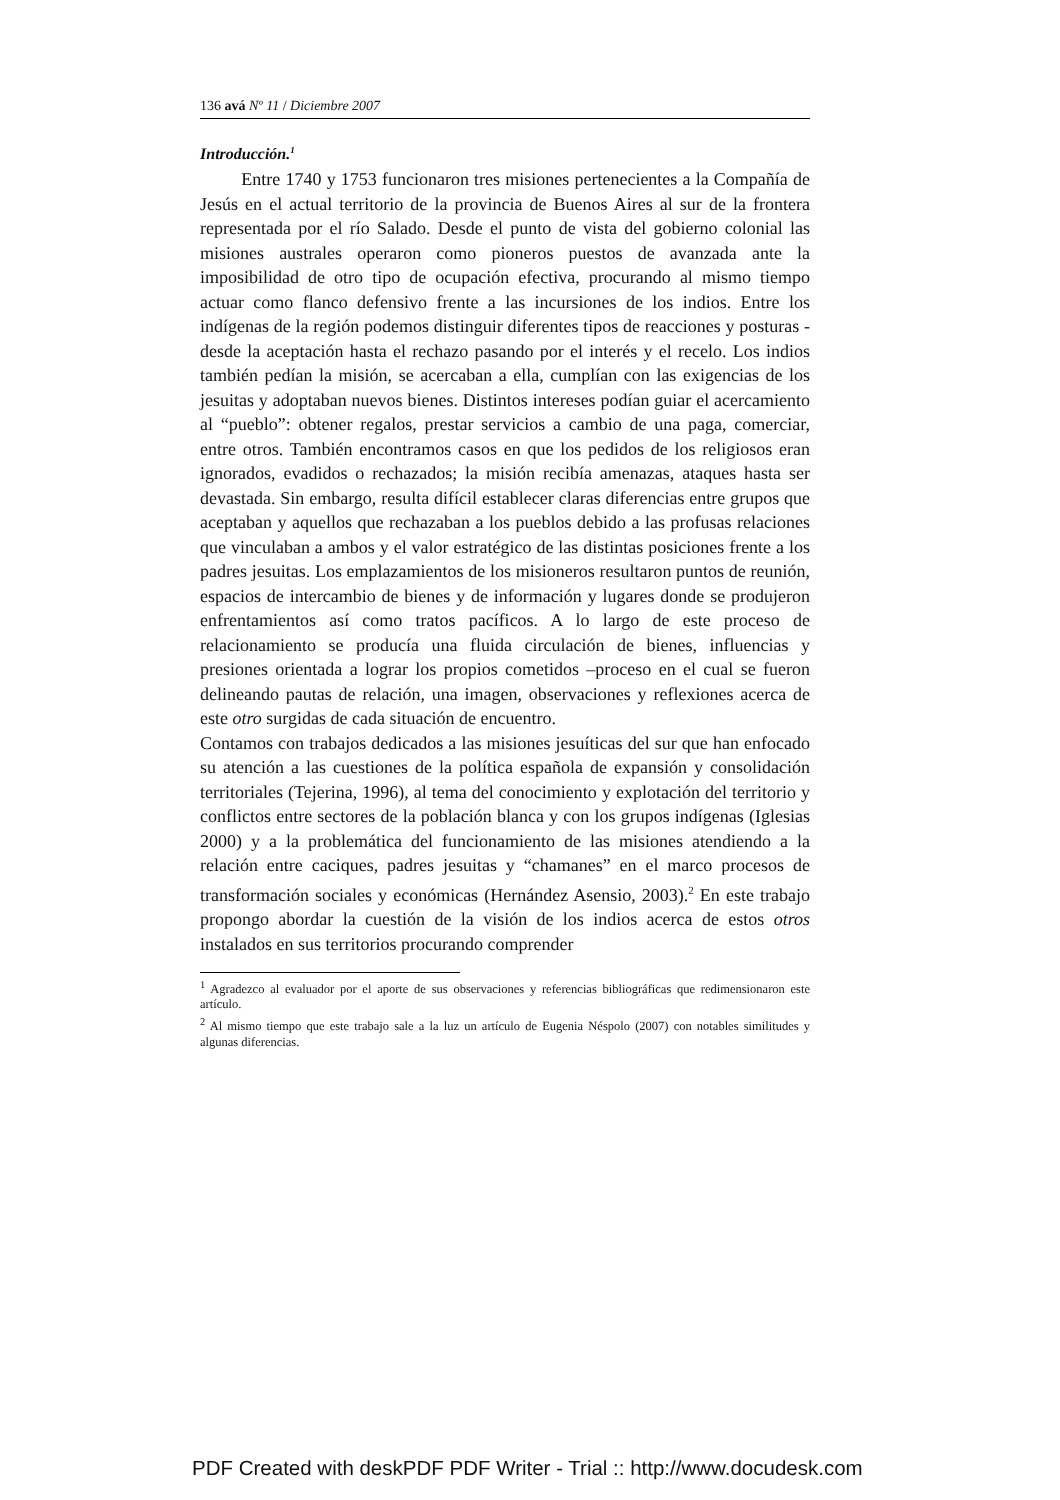136 avá Nº 11 / Diciembre 2007
Introducción.<sup>1</sup>
Entre 1740 y 1753 funcionaron tres misiones pertenecientes a la Compañía de Jesús en el actual territorio de la provincia de Buenos Aires al sur de la frontera representada por el río Salado. Desde el punto de vista del gobierno colonial las misiones australes operaron como pioneros puestos de avanzada ante la imposibilidad de otro tipo de ocupación efectiva, procurando al mismo tiempo actuar como flanco defensivo frente a las incursiones de los indios. Entre los indígenas de la región podemos distinguir diferentes tipos de reacciones y posturas - desde la aceptación hasta el rechazo pasando por el interés y el recelo. Los indios también pedían la misión, se acercaban a ella, cumplían con las exigencias de los jesuitas y adoptaban nuevos bienes. Distintos intereses podían guiar el acercamiento al “pueblo”: obtener regalos, prestar servicios a cambio de una paga, comerciar, entre otros. También encontramos casos en que los pedidos de los religiosos eran ignorados, evadidos o rechazados; la misión recibía amenazas, ataques hasta ser devastada. Sin embargo, resulta difícil establecer claras diferencias entre grupos que aceptaban y aquellos que rechazaban a los pueblos debido a las profusas relaciones que vinculaban a ambos y el valor estratégico de las distintas posiciones frente a los padres jesuitas. Los emplazamientos de los misioneros resultaron puntos de reunión, espacios de intercambio de bienes y de información y lugares donde se produjeron enfrentamientos así como tratos pacíficos. A lo largo de este proceso de relacionamiento se producía una fluida circulación de bienes, influencias y presiones orientada a lograr los propios cometidos –proceso en el cual se fueron delineando pautas de relación, una imagen, observaciones y reflexiones acerca de este otro surgidas de cada situación de encuentro.
Contamos con trabajos dedicados a las misiones jesuíticas del sur que han enfocado su atención a las cuestiones de la política española de expansión y consolidación territoriales (Tejerina, 1996), al tema del conocimiento y explotación del territorio y conflictos entre sectores de la población blanca y con los grupos indígenas (Iglesias 2000) y a la problemática del funcionamiento de las misiones atendiendo a la relación entre caciques, padres jesuitas y “chamanes” en el marco procesos de transformación sociales y económicas (Hernández Asensio, 2003).<sup>2</sup> En este trabajo propongo abordar la cuestión de la visión de los indios acerca de estos otros instalados en sus territorios procurando comprender
<sup>1</sup> Agradezco al evaluador por el aporte de sus observaciones y referencias bibliográficas que redimensionaron este artículo.
<sup>2</sup> Al mismo tiempo que este trabajo sale a la luz un artículo de Eugenia Néspolo (2007) con notables similitudes y algunas diferencias.
PDF Created with deskPDF PDF Writer - Trial :: http://www.docudesk.com